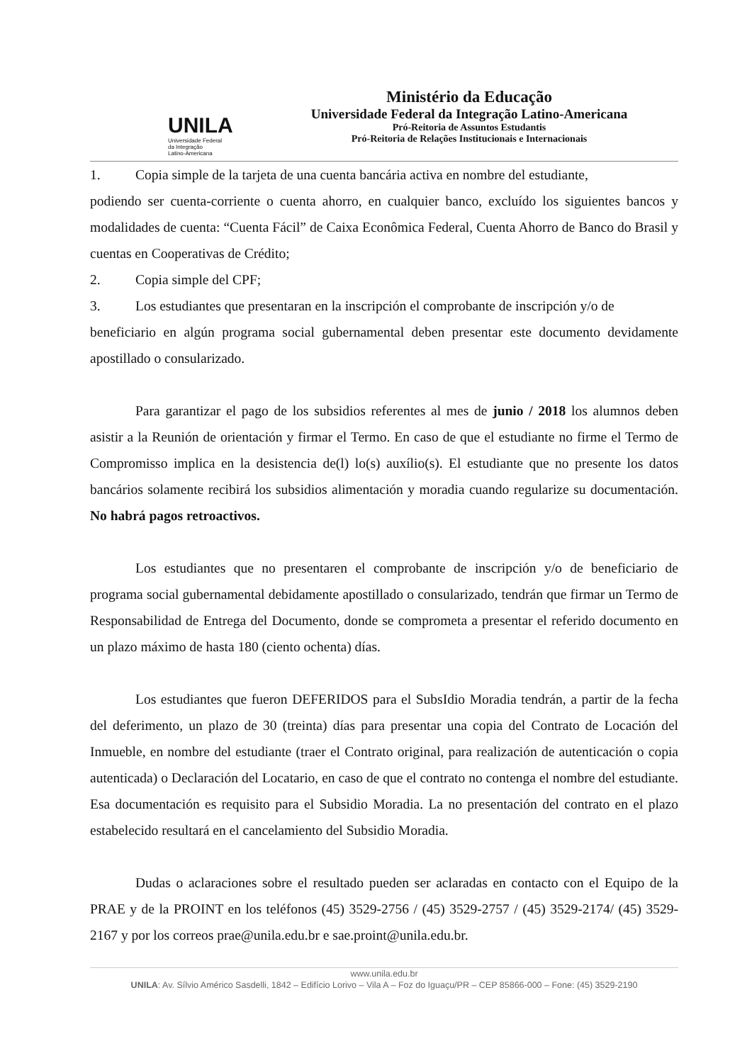UNILA
Universidade Federal
da Integração
Latino-Americana
Ministério da Educação
Universidade Federal da Integração Latino-Americana
Pró-Reitoria de Assuntos Estudantis
Pró-Reitoria de Relações Institucionais e Internacionais
1. Copia simple de la tarjeta de una cuenta bancária activa en nombre del estudiante,
podiendo ser cuenta-corriente o cuenta ahorro, en cualquier banco, excluído los siguientes bancos y modalidades de cuenta: “Cuenta Fácil” de Caixa Econômica Federal, Cuenta Ahorro de Banco do Brasil y cuentas en Cooperativas de Crédito;
2. Copia simple del CPF;
3. Los estudiantes que presentaran en la inscripción el comprobante de inscripción y/o de
beneficiario en algún programa social gubernamental deben presentar este documento devidamente apostillado o consularizado.
Para garantizar el pago de los subsidios referentes al mes de junio / 2018 los alumnos deben asistir a la Reunión de orientación y firmar el Termo. En caso de que el estudiante no firme el Termo de Compromisso implica en la desistencia de(l) lo(s) auxílio(s). El estudiante que no presente los datos bancários solamente recibirá los subsidios alimentación y moradia cuando regularize su documentación. No habrá pagos retroactivos.
Los estudiantes que no presentaren el comprobante de inscripción y/o de beneficiario de programa social gubernamental debidamente apostillado o consularizado, tendrán que firmar un Termo de Responsabilidad de Entrega del Documento, donde se comprometa a presentar el referido documento en un plazo máximo de hasta 180 (ciento ochenta) días.
Los estudiantes que fueron DEFERIDOS para el SubsIdio Moradia tendrán, a partir de la fecha del deferimento, un plazo de 30 (treinta) días para presentar una copia del Contrato de Locación del Inmueble, en nombre del estudiante (traer el Contrato original, para realización de autenticación o copia autenticada) o Declaración del Locatario, en caso de que el contrato no contenga el nombre del estudiante. Esa documentación es requisito para el Subsidio Moradia. La no presentación del contrato en el plazo estabelecido resultará en el cancelamiento del Subsidio Moradia.
Dudas o aclaraciones sobre el resultado pueden ser aclaradas en contacto con el Equipo de la PRAE y de la PROINT en los teléfonos (45) 3529-2756 / (45) 3529-2757 / (45) 3529-2174/ (45) 3529-2167 y por los correos prae@unila.edu.br e sae.proint@unila.edu.br.
www.unila.edu.br
UNILA: Av. Sílvio Américo Sasdelli, 1842 – Edifício Lorivo – Vila A – Foz do Iguaçu/PR – CEP 85866-000 – Fone: (45) 3529-2190